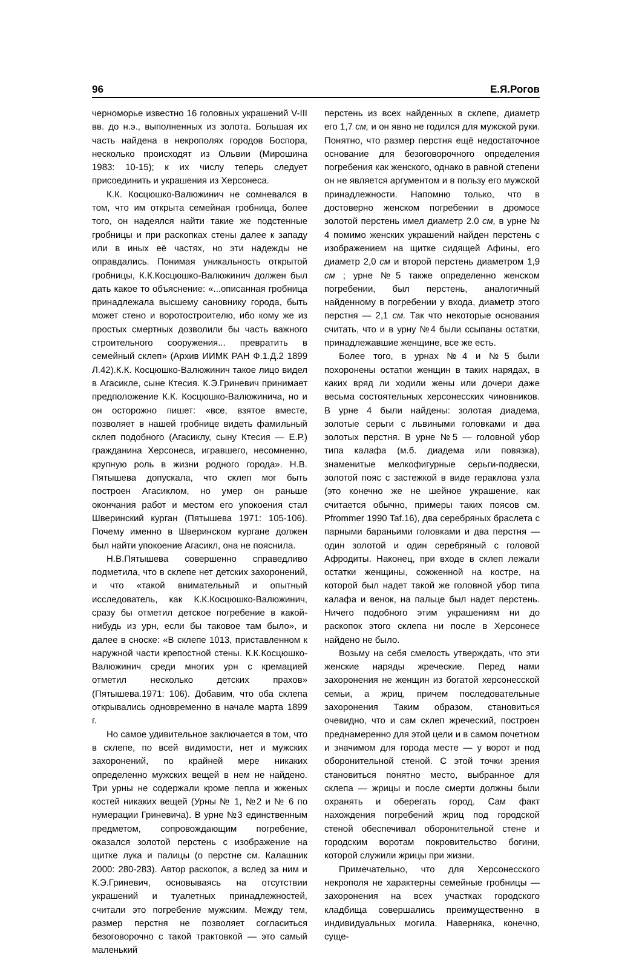96 Е.Я.Рогов
черноморье известно 16 головных украшений V-III вв. до н.э., выполненных из золота. Большая их часть найдена в некрополях городов Боспора, несколько происходят из Ольвии (Мирошина 1983: 10-15); к их числу теперь следует присоединить и украшения из Херсонеса.
К.К. Косцюшко-Валюжинич не сомневался в том, что им открыта семейная гробница, более того, он надеялся найти такие же подстенные гробницы и при раскопках стены далее к западу или в иных её частях, но эти надежды не оправдались. Понимая уникальность открытой гробницы, К.К.Косцюшко-Валюжинич должен был дать какое то объяснение: «...описанная гробница принадлежала высшему сановнику города, быть может стено и воротостроителю, ибо кому же из простых смертных дозволили бы часть важного строительного сооружения... превратить в семейный склеп» (Архив ИИМК РАН Ф.1.Д.2 1899 Л.42).К.К. Косцюшко-Валюжинич такое лицо видел в Агасикле, сыне Ктесия. К.Э.Гриневич принимает предположение К.К. Косцюшко-Валюжинича, но и он осторожно пишет: «все, взятое вместе, позволяет в нашей гробнице видеть фамильный склеп подобного (Агасиклу, сыну Ктесия — Е.Р.) гражданина Херсонеса, игравшего, несомненно, крупную роль в жизни родного города». Н.В. Пятышева допускала, что склеп мог быть построен Агасиклом, но умер он раньше окончания работ и местом его упокоения стал Шверинский курган (Пятышева 1971: 105-106). Почему именно в Шверинском кургане должен был найти упокоение Агасикл, она не пояснила.
Н.В.Пятышева совершенно справедливо подметила, что в склепе нет детских захоронений, и что «такой внимательный и опытный исследователь, как К.К.Косцюшко-Валюжинич, сразу бы отметил детское погребение в какой-нибудь из урн, если бы таковое там было», и далее в сноске: «В склепе 1013, приставленном к наружной части крепостной стены. К.К.Косцюшко-Валюжинич среди многих урн с кремацией отметил несколько детских прахов» (Пятышева.1971: 106). Добавим, что оба склепа открывались одновременно в начале марта 1899 г.
Но самое удивительное заключается в том, что в склепе, по всей видимости, нет и мужских захоронений, по крайней мере никаких определенно мужских вещей в нем не найдено. Три урны не содержали кроме пепла и жженых костей никаких вещей (Урны № 1, №2 и № 6 по нумерации Гриневича). В урне №3 единственным предметом, сопровождающим погребение, оказался золотой перстень с изображение на щитке лука и палицы (о перстне см. Калашник 2000: 280-283). Автор раскопок, а вслед за ним и К.Э.Гриневич, основываясь на отсутствии украшений и туалетных принадлежностей, считали это погребение мужским. Между тем, размер перстня не позволяет согласиться безоговорочно с такой трактовкой — это самый маленький
перстень из всех найденных в склепе, диаметр его 1,7 см, и он явно не годился для мужской руки. Понятно, что размер перстня ещё недостаточное основание для безоговорочного определения погребения как женского, однако в равной степени он не является аргументом и в пользу его мужской принадлежности. Напомню только, что в достоверно женском погребении в дромосе золотой перстень имел диаметр 2.0 см, в урне № 4 помимо женских украшений найден перстень с изображением на щитке сидящей Афины, его диаметр 2,0 см и второй перстень диаметром 1,9 см ; урне №5 также определенно женском погребении, был перстень, аналогичный найденному в погребении у входа, диаметр этого перстня — 2,1 см. Так что некоторые основания считать, что и в урну №4 были ссыпаны остатки, принадлежавшие женщине, все же есть.
Более того, в урнах №4 и №5 были похоронены остатки женщин в таких нарядах, в каких вряд ли ходили жены или дочери даже весьма состоятельных херсонесских чиновников. В урне 4 были найдены: золотая диадема, золотые серьги с львиными головками и два золотых перстня. В урне №5 — головной убор типа калафа (м.б. диадема или повязка), знаменитые мелкофигурные серьги-подвески, золотой пояс с застежкой в виде гераклова узла (это конечно же не шейное украшение, как считается обычно, примеры таких поясов см. Pfrommer 1990 Taf.16), два серебряных браслета с парными бараньими головками и два перстня — один золотой и один серебряный с головой Афродиты. Наконец, при входе в склеп лежали остатки женщины, сожженной на костре, на которой был надет такой же головной убор типа калафа и венок, на пальце был надет перстень. Ничего подобного этим украшениям ни до раскопок этого склепа ни после в Херсонесе найдено не было.
Возьму на себя смелость утверждать, что эти женские наряды жреческие. Перед нами захоронения не женщин из богатой херсонесской семьи, а жриц, причем последовательные захоронения Таким образом, становиться очевидно, что и сам склеп жреческий, построен преднамеренно для этой цели и в самом почетном и значимом для города месте — у ворот и под оборонительной стеной. С этой точки зрения становиться понятно место, выбранное для склепа — жрицы и после смерти должны были охранять и оберегать город. Сам факт нахождения погребений жриц под городской стеной обеспечивал оборонительной стене и городским воротам покровительство богини, которой служили жрицы при жизни.
Примечательно, что для Херсонесского некрополя не характерны семейные гробницы — захоронения на всех участках городского кладбища совершались преимущественно в индивидуальных могила. Наверняка, конечно, суще-